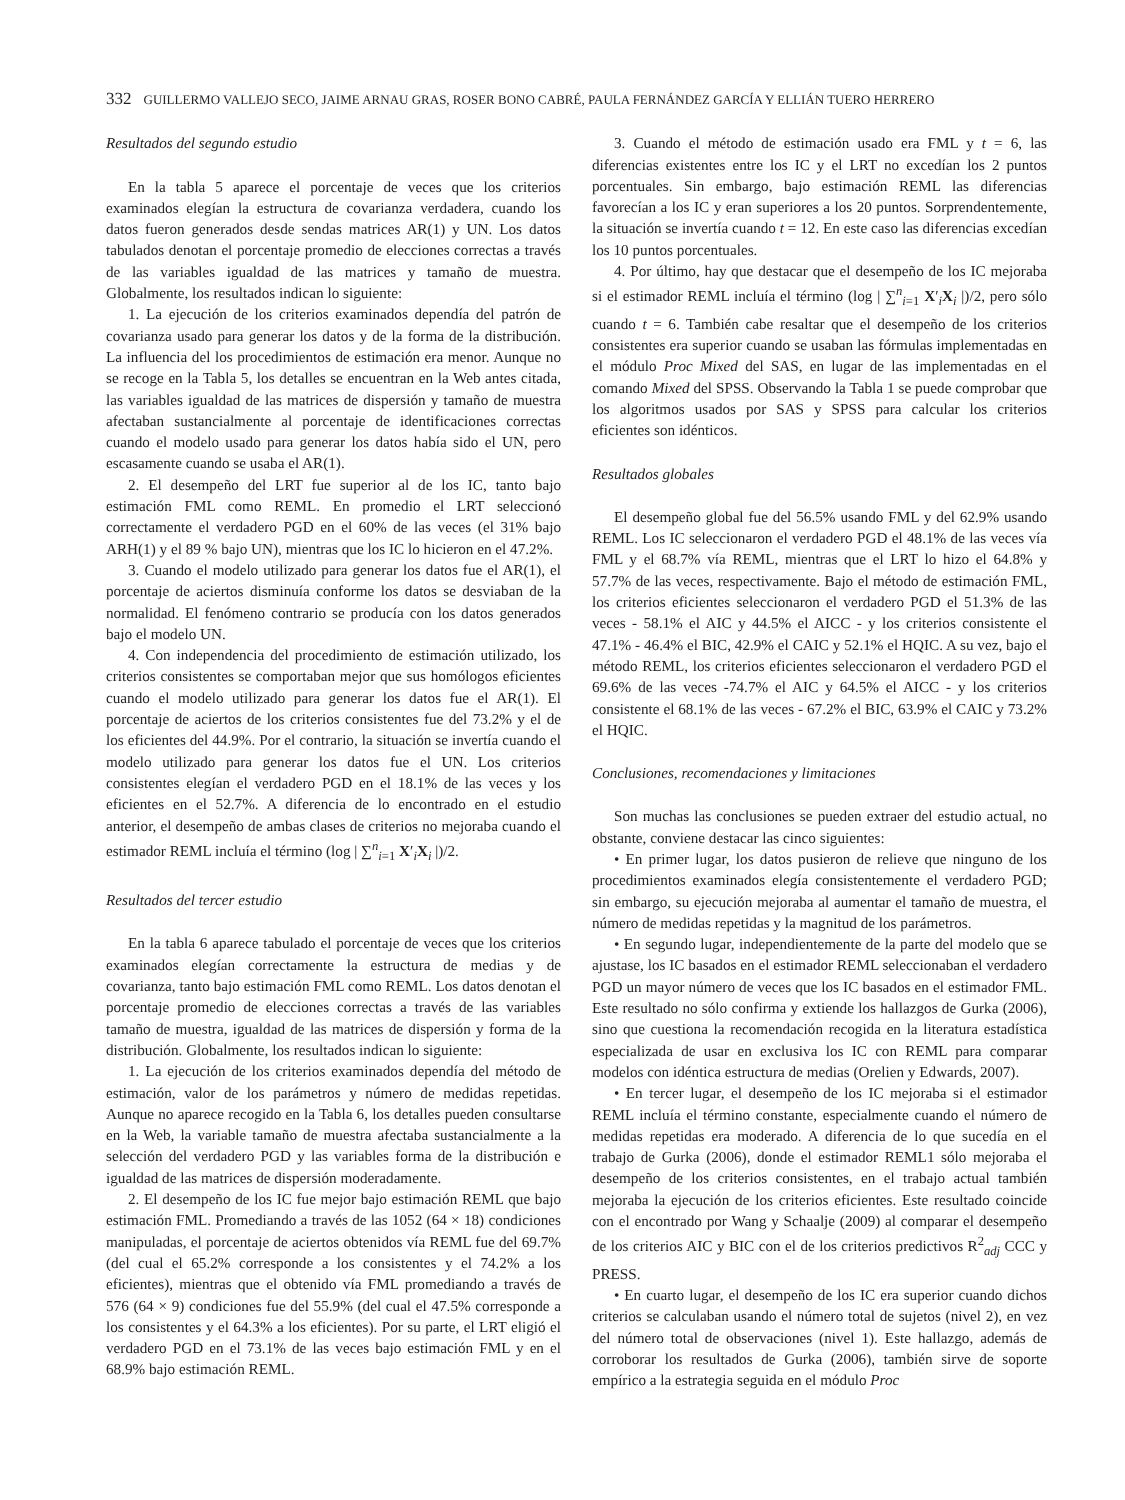332 GUILLERMO VALLEJO SECO, JAIME ARNAU GRAS, ROSER BONO CABRÉ, PAULA FERNÁNDEZ GARCÍA Y ELLIÁN TUERO HERRERO
Resultados del segundo estudio
En la tabla 5 aparece el porcentaje de veces que los criterios examinados elegían la estructura de covarianza verdadera, cuando los datos fueron generados desde sendas matrices AR(1) y UN. Los datos tabulados denotan el porcentaje promedio de elecciones correctas a través de las variables igualdad de las matrices y tamaño de muestra. Globalmente, los resultados indican lo siguiente:
1. La ejecución de los criterios examinados dependía del patrón de covarianza usado para generar los datos y de la forma de la distribución. La influencia del los procedimientos de estimación era menor. Aunque no se recoge en la Tabla 5, los detalles se encuentran en la Web antes citada, las variables igualdad de las matrices de dispersión y tamaño de muestra afectaban sustancialmente al porcentaje de identificaciones correctas cuando el modelo usado para generar los datos había sido el UN, pero escasamente cuando se usaba el AR(1).
2. El desempeño del LRT fue superior al de los IC, tanto bajo estimación FML como REML. En promedio el LRT seleccionó correctamente el verdadero PGD en el 60% de las veces (el 31% bajo ARH(1) y el 89 % bajo UN), mientras que los IC lo hicieron en el 47.2%.
3. Cuando el modelo utilizado para generar los datos fue el AR(1), el porcentaje de aciertos disminuía conforme los datos se desviaban de la normalidad. El fenómeno contrario se producía con los datos generados bajo el modelo UN.
4. Con independencia del procedimiento de estimación utilizado, los criterios consistentes se comportaban mejor que sus homólogos eficientes cuando el modelo utilizado para generar los datos fue el AR(1). El porcentaje de aciertos de los criterios consistentes fue del 73.2% y el de los eficientes del 44.9%. Por el contrario, la situación se invertía cuando el modelo utilizado para generar los datos fue el UN. Los criterios consistentes elegían el verdadero PGD en el 18.1% de las veces y los eficientes en el 52.7%. A diferencia de lo encontrado en el estudio anterior, el desempeño de ambas clases de criterios no mejoraba cuando el estimador REML incluía el término (log | ∑<sup>n</sup><sub>i=1</sub> X′<sub>i</sub>X<sub>i</sub> |)/2.
Resultados del tercer estudio
En la tabla 6 aparece tabulado el porcentaje de veces que los criterios examinados elegían correctamente la estructura de medias y de covarianza, tanto bajo estimación FML como REML. Los datos denotan el porcentaje promedio de elecciones correctas a través de las variables tamaño de muestra, igualdad de las matrices de dispersión y forma de la distribución. Globalmente, los resultados indican lo siguiente:
1. La ejecución de los criterios examinados dependía del método de estimación, valor de los parámetros y número de medidas repetidas. Aunque no aparece recogido en la Tabla 6, los detalles pueden consultarse en la Web, la variable tamaño de muestra afectaba sustancialmente a la selección del verdadero PGD y las variables forma de la distribución e igualdad de las matrices de dispersión moderadamente.
2. El desempeño de los IC fue mejor bajo estimación REML que bajo estimación FML. Promediando a través de las 1052 (64 × 18) condiciones manipuladas, el porcentaje de aciertos obtenidos vía REML fue del 69.7% (del cual el 65.2% corresponde a los consistentes y el 74.2% a los eficientes), mientras que el obtenido vía FML promediando a través de 576 (64 × 9) condiciones fue del 55.9% (del cual el 47.5% corresponde a los consistentes y el 64.3% a los eficientes). Por su parte, el LRT eligió el verdadero PGD en el 73.1% de las veces bajo estimación FML y en el 68.9% bajo estimación REML.
3. Cuando el método de estimación usado era FML y t = 6, las diferencias existentes entre los IC y el LRT no excedían los 2 puntos porcentuales. Sin embargo, bajo estimación REML las diferencias favorecían a los IC y eran superiores a los 20 puntos. Sorprendentemente, la situación se invertía cuando t = 12. En este caso las diferencias excedían los 10 puntos porcentuales.
4. Por último, hay que destacar que el desempeño de los IC mejoraba si el estimador REML incluía el término (log | ∑<sup>n</sup><sub>i=1</sub> X′<sub>i</sub>X<sub>i</sub> |)/2, pero sólo cuando t = 6. También cabe resaltar que el desempeño de los criterios consistentes era superior cuando se usaban las fórmulas implementadas en el módulo Proc Mixed del SAS, en lugar de las implementadas en el comando Mixed del SPSS. Observando la Tabla 1 se puede comprobar que los algoritmos usados por SAS y SPSS para calcular los criterios eficientes son idénticos.
Resultados globales
El desempeño global fue del 56.5% usando FML y del 62.9% usando REML. Los IC seleccionaron el verdadero PGD el 48.1% de las veces vía FML y el 68.7% vía REML, mientras que el LRT lo hizo el 64.8% y 57.7% de las veces, respectivamente. Bajo el método de estimación FML, los criterios eficientes seleccionaron el verdadero PGD el 51.3% de las veces - 58.1% el AIC y 44.5% el AICC - y los criterios consistente el 47.1% - 46.4% el BIC, 42.9% el CAIC y 52.1% el HQIC. A su vez, bajo el método REML, los criterios eficientes seleccionaron el verdadero PGD el 69.6% de las veces -74.7% el AIC y 64.5% el AICC - y los criterios consistente el 68.1% de las veces - 67.2% el BIC, 63.9% el CAIC y 73.2% el HQIC.
Conclusiones, recomendaciones y limitaciones
Son muchas las conclusiones se pueden extraer del estudio actual, no obstante, conviene destacar las cinco siguientes:
• En primer lugar, los datos pusieron de relieve que ninguno de los procedimientos examinados elegía consistentemente el verdadero PGD; sin embargo, su ejecución mejoraba al aumentar el tamaño de muestra, el número de medidas repetidas y la magnitud de los parámetros.
• En segundo lugar, independientemente de la parte del modelo que se ajustase, los IC basados en el estimador REML seleccionaban el verdadero PGD un mayor número de veces que los IC basados en el estimador FML. Este resultado no sólo confirma y extiende los hallazgos de Gurka (2006), sino que cuestiona la recomendación recogida en la literatura estadística especializada de usar en exclusiva los IC con REML para comparar modelos con idéntica estructura de medias (Orelien y Edwards, 2007).
• En tercer lugar, el desempeño de los IC mejoraba si el estimador REML incluía el término constante, especialmente cuando el número de medidas repetidas era moderado. A diferencia de lo que sucedía en el trabajo de Gurka (2006), donde el estimador REML1 sólo mejoraba el desempeño de los criterios consistentes, en el trabajo actual también mejoraba la ejecución de los criterios eficientes. Este resultado coincide con el encontrado por Wang y Schaalje (2009) al comparar el desempeño de los criterios AIC y BIC con el de los criterios predictivos R<sup>2</sup><sub>adj</sub> CCC y PRESS.
• En cuarto lugar, el desempeño de los IC era superior cuando dichos criterios se calculaban usando el número total de sujetos (nivel 2), en vez del número total de observaciones (nivel 1). Este hallazgo, además de corroborar los resultados de Gurka (2006), también sirve de soporte empírico a la estrategia seguida en el módulo Proc